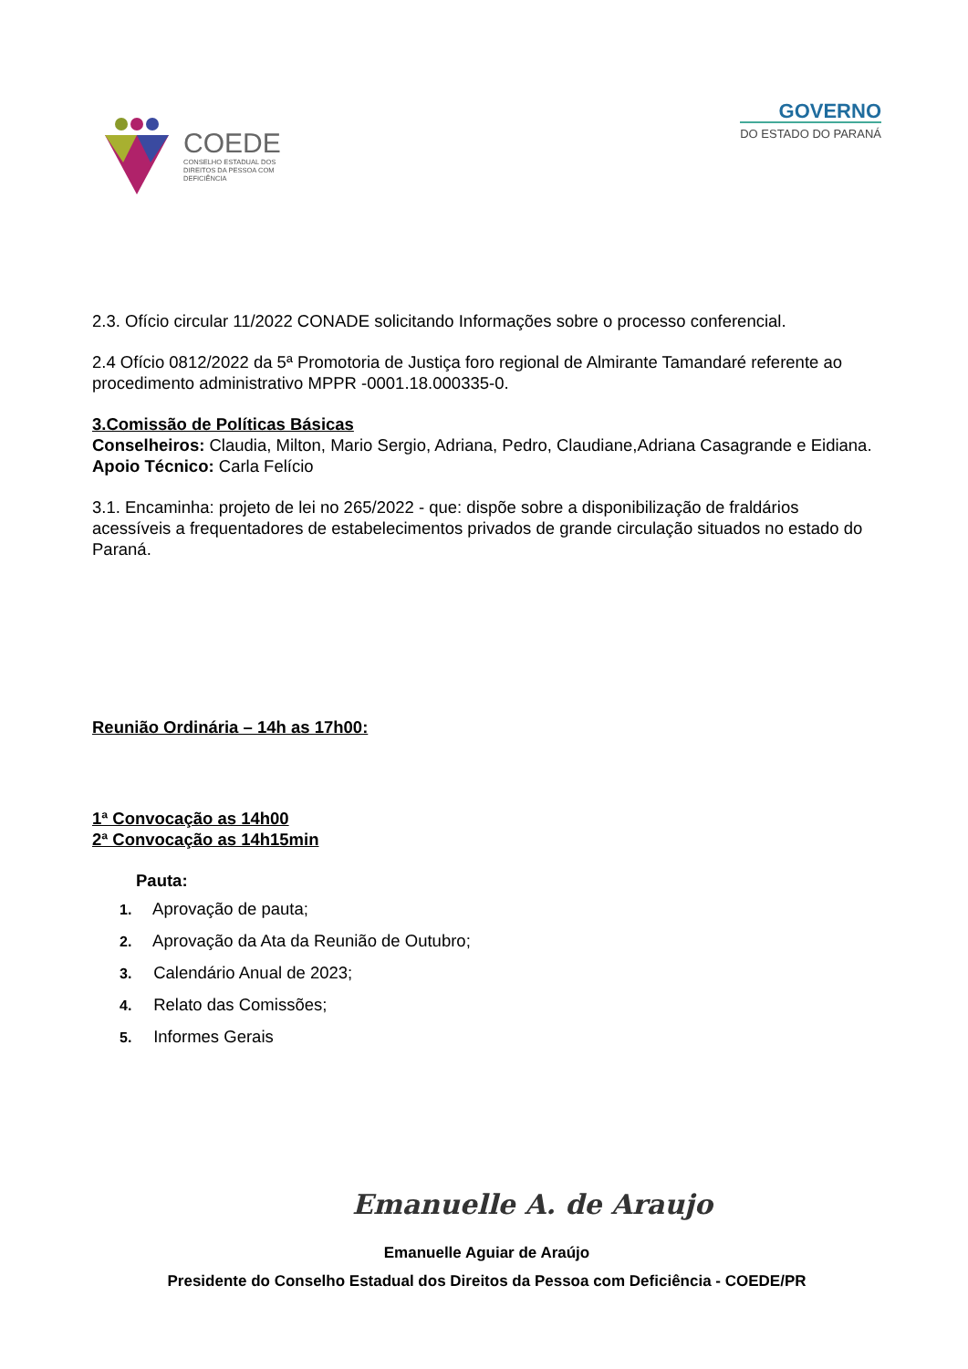COEDE
CONSELHO ESTADUAL DOS
DIREITOS DA PESSOA COM
DEFICIÊNCIA
GOVERNO
DO ESTADO DO PARANÁ
2.3. Ofício circular 11/2022 CONADE solicitando Informações sobre o processo conferencial.
2.4 Ofício 0812/2022 da 5ª Promotoria de Justiça foro regional de Almirante Tamandaré referente ao procedimento administrativo MPPR -0001.18.000335-0.
3.Comissão de Políticas Básicas
Conselheiros: Claudia, Milton, Mario Sergio, Adriana, Pedro, Claudiane,Adriana Casagrande e Eidiana.
Apoio Técnico: Carla Felício
3.1. Encaminha: projeto de lei no 265/2022 - que: dispõe sobre a disponibilização de fraldários acessíveis a frequentadores de estabelecimentos privados de grande circulação situados no estado do Paraná.
Reunião Ordinária – 14h as 17h00:
1ª Convocação as 14h00
2ª Convocação as 14h15min
Pauta:
1. Aprovação de pauta;
2. Aprovação da Ata da Reunião de Outubro;
3. Calendário Anual de 2023;
4. Relato das Comissões;
5. Informes Gerais
Emanuelle A. de Araujo
Emanuelle Aguiar de Araújo
Presidente do Conselho Estadual dos Direitos da Pessoa com Deficiência - COEDE/PR